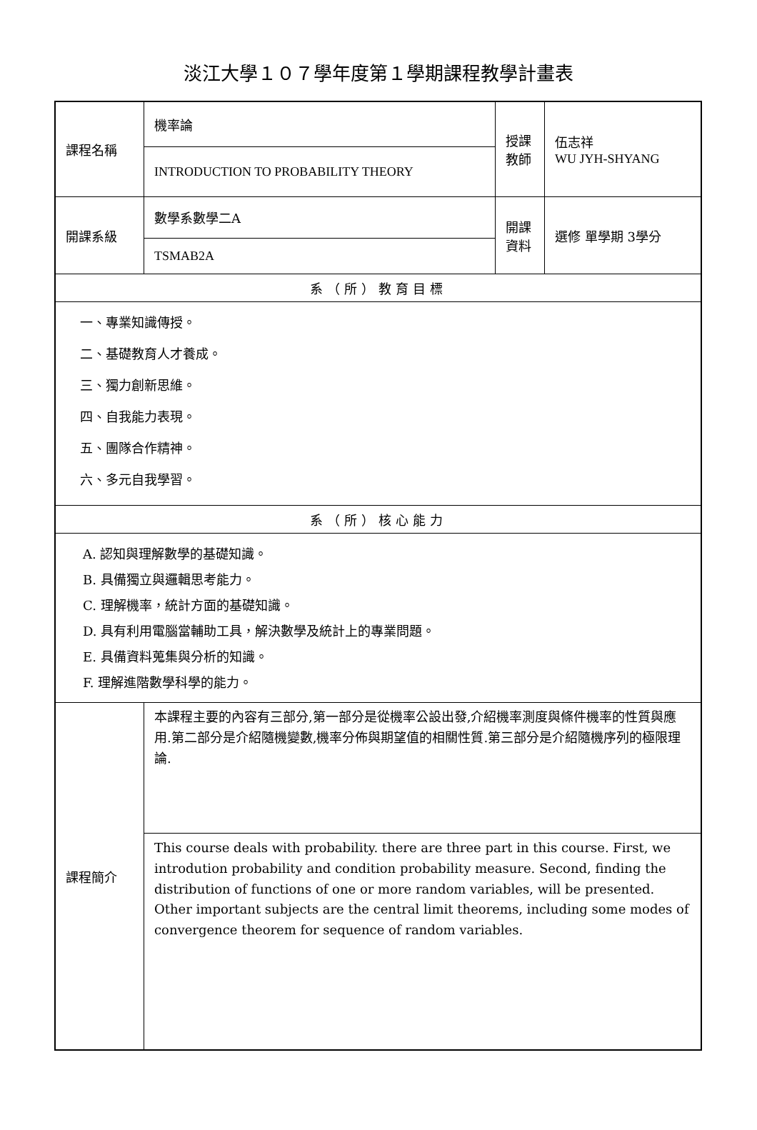淡江大學１０７學年度第１學期課程教學計畫表
| 課程名稱 | 機率論 | 授課 教師 | 伍志祥 WU JYH-SHYANG |
| | INTRODUCTION TO PROBABILITY THEORY | | |
| 開課系級 | 數學系數學二A | 開課 資料 | 選修 單學期 3學分 |
| | TSMAB2A | | |
| 系（所）教育目標 | | | |
| 一、專業知識傳授。 二、基礎教育人才養成。 三、獨力創新思維。 四、自我能力表現。 五、團隊合作精神。 六、多元自我學習。 | | | |
| 系（所）核心能力 | | | |
| A. 認知與理解數學的基礎知識。 B. 具備獨立與邏輯思考能力。 C. 理解機率，統計方面的基礎知識。 D. 具有利用電腦當輔助工具，解決數學及統計上的專業問題。 E. 具備資料蒐集與分析的知識。 F. 理解進階數學科學的能力。 | | | |
| 課程簡介 | 本課程主要的內容有三部分,第一部分是從機率公設出發,介紹機率測度與條件機率的性質與應用.第二部分是介紹隨機變數,機率分佈與期望值的相關性質.第三部分是介紹隨機序列的極限理論. | | |
| | This course deals with probability. there are three part in this course. First, we introdution probability and condition probability measure. Second, finding the distribution of functions of one or more random variables, will be presented. Other important subjects are the central limit theorems, including some modes of convergence theorem for sequence of random variables. | | |